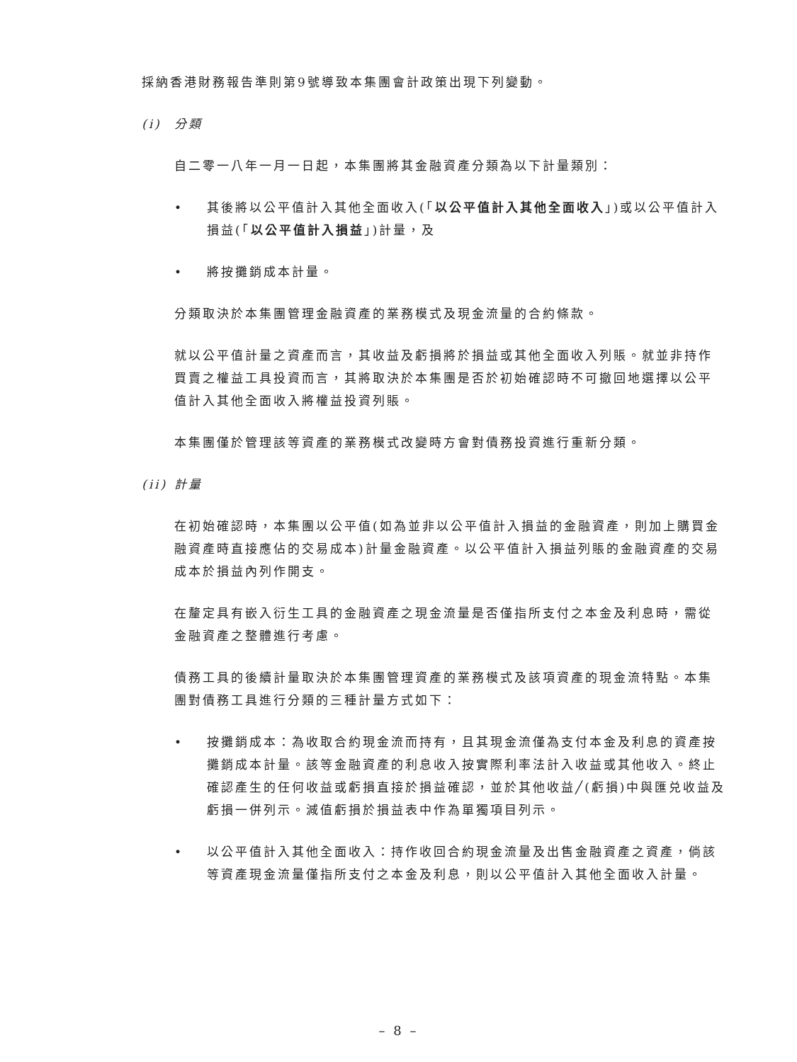採納香港財務報告準則第9號導致本集團會計政策出現下列變動。
(i) 分類
自二零一八年一月一日起，本集團將其金融資產分類為以下計量類別：
• 其後將以公平值計入其他全面收入(「以公平值計入其他全面收入」)或以公平值計入損益(「以公平值計入損益」)計量，及
• 將按攤銷成本計量。
分類取決於本集團管理金融資產的業務模式及現金流量的合約條款。
就以公平值計量之資產而言，其收益及虧損將於損益或其他全面收入列賬。就並非持作買賣之權益工具投資而言，其將取決於本集團是否於初始確認時不可撤回地選擇以公平值計入其他全面收入將權益投資列賬。
本集團僅於管理該等資產的業務模式改變時方會對債務投資進行重新分類。
(ii) 計量
在初始確認時，本集團以公平值(如為並非以公平值計入損益的金融資產，則加上購買金融資產時直接應佔的交易成本)計量金融資產。以公平值計入損益列賬的金融資產的交易成本於損益內列作開支。
在釐定具有嵌入衍生工具的金融資產之現金流量是否僅指所支付之本金及利息時，需從金融資產之整體進行考慮。
債務工具的後續計量取決於本集團管理資產的業務模式及該項資產的現金流特點。本集團對債務工具進行分類的三種計量方式如下：
• 按攤銷成本：為收取合約現金流而持有，且其現金流僅為支付本金及利息的資產按攤銷成本計量。該等金融資產的利息收入按實際利率法計入收益或其他收入。終止確認產生的任何收益或虧損直接於損益確認，並於其他收益╱(虧損)中與匯兑收益及虧損一併列示。減值虧損於損益表中作為單獨項目列示。
• 以公平值計入其他全面收入：持作收回合約現金流量及出售金融資產之資產，倘該等資產現金流量僅指所支付之本金及利息，則以公平值計入其他全面收入計量。
– 8 –